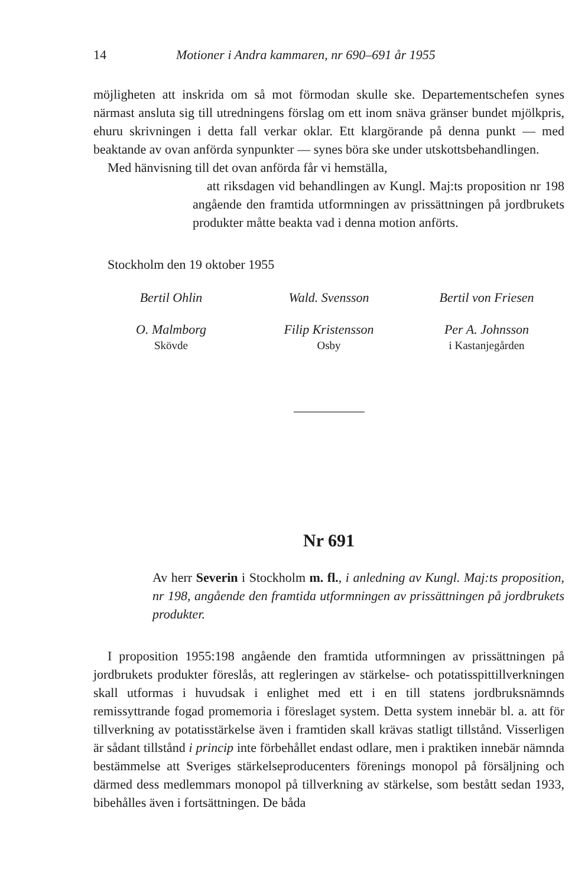14 Motioner i Andra kammaren, nr 690–691 år 1955
möjligheten att inskrida om så mot förmodan skulle ske. Departementschefen synes närmast ansluta sig till utredningens förslag om ett inom snäva gränser bundet mjölkpris, ehuru skrivningen i detta fall verkar oklar. Ett klargörande på denna punkt — med beaktande av ovan anförda synpunkter — synes böra ske under utskottsbehandlingen.
Med hänvisning till det ovan anförda får vi hemställa,
att riksdagen vid behandlingen av Kungl. Maj:ts proposition nr 198 angående den framtida utformningen av prissättningen på jordbrukets produkter måtte beakta vad i denna motion anförts.
Stockholm den 19 oktober 1955
Bertil Ohlin Wald. Svensson Bertil von Friesen
O. Malmborg
Skövde
Filip Kristensson
Osby
Per A. Johnsson
i Kastanjegården
Nr 691
Av herr Severin i Stockholm m. fl., i anledning av Kungl. Maj:ts proposition, nr 198, angående den framtida utformningen av prissättningen på jordbrukets produkter.
I proposition 1955:198 angående den framtida utformningen av prissättningen på jordbrukets produkter föreslås, att regleringen av stärkelse- och potatisspittillverkningen skall utformas i huvudsak i enlighet med ett i en till statens jordbruksnämnds remissyttrande fogad promemoria i föreslaget system. Detta system innebär bl. a. att för tillverkning av potatisstärkelse även i framtiden skall krävas statligt tillstånd. Visserligen är sådant tillstånd i princip inte förbehållet endast odlare, men i praktiken innebär nämnda bestämmelse att Sveriges stärkelseproducenters förenings monopol på försäljning och därmed dess medlemmars monopol på tillverkning av stärkelse, som bestått sedan 1933, bibehålles även i fortsättningen. De båda